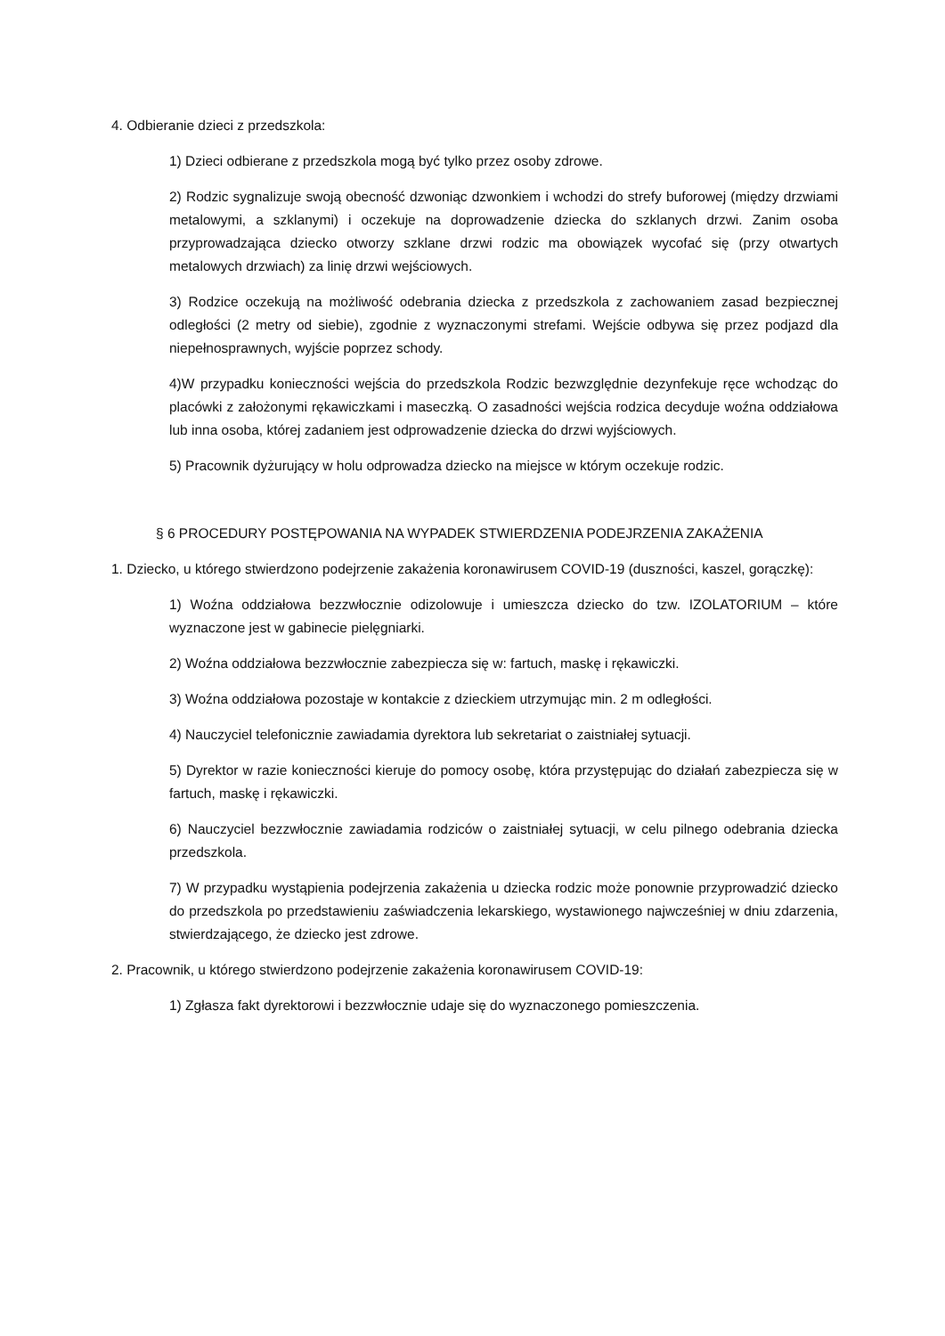4. Odbieranie dzieci z przedszkola:
1) Dzieci odbierane z przedszkola mogą być tylko przez osoby zdrowe.
2) Rodzic sygnalizuje swoją obecność dzwoniąc dzwonkiem i wchodzi do strefy buforowej (między drzwiami metalowymi, a szklanymi) i oczekuje na doprowadzenie dziecka do szklanych drzwi. Zanim osoba przyprowadzająca dziecko otworzy szklane drzwi rodzic ma obowiązek wycofać się (przy otwartych metalowych drzwiach) za linię drzwi wejściowych.
3) Rodzice oczekują na możliwość odebrania dziecka z przedszkola z zachowaniem zasad bezpiecznej odległości (2 metry od siebie), zgodnie z wyznaczonymi strefami. Wejście odbywa się przez podjazd dla niepełnosprawnych, wyjście poprzez schody.
4)W przypadku konieczności wejścia do przedszkola Rodzic bezwzględnie dezynfekuje ręce wchodząc do placówki z założonymi rękawiczkami i maseczką. O zasadności wejścia rodzica decyduje woźna oddziałowa lub inna osoba, której zadaniem jest odprowadzenie dziecka do drzwi wyjściowych.
5) Pracownik dyżurujący w holu odprowadza dziecko na miejsce w którym oczekuje rodzic.
§ 6 PROCEDURY POSTĘPOWANIA NA WYPADEK STWIERDZENIA PODEJRZENIA ZAKAŻENIA
1. Dziecko, u którego stwierdzono podejrzenie zakażenia koronawirusem COVID-19 (duszności, kaszel, gorączkę):
1) Woźna oddziałowa bezzwłocznie odizolowuje i umieszcza dziecko do tzw. IZOLATORIUM – które wyznaczone jest w gabinecie pielęgniarki.
2) Woźna oddziałowa bezzwłocznie zabezpiecza się w: fartuch, maskę i rękawiczki.
3) Woźna oddziałowa pozostaje w kontakcie z dzieckiem utrzymując min. 2 m odległości.
4) Nauczyciel telefonicznie zawiadamia dyrektora lub sekretariat o zaistniałej sytuacji.
5) Dyrektor w razie konieczności kieruje do pomocy osobę, która przystępując do działań zabezpiecza się w fartuch, maskę i rękawiczki.
6) Nauczyciel bezzwłocznie zawiadamia rodziców o zaistniałej sytuacji, w celu pilnego odebrania dziecka przedszkola.
7) W przypadku wystąpienia podejrzenia zakażenia u dziecka rodzic może ponownie przyprowadzić dziecko do przedszkola po przedstawieniu zaświadczenia lekarskiego, wystawionego najwcześniej w dniu zdarzenia, stwierdzającego, że dziecko jest zdrowe.
2. Pracownik, u którego stwierdzono podejrzenie zakażenia koronawirusem COVID-19:
1) Zgłasza fakt dyrektorowi i bezzwłocznie udaje się do wyznaczonego pomieszczenia.